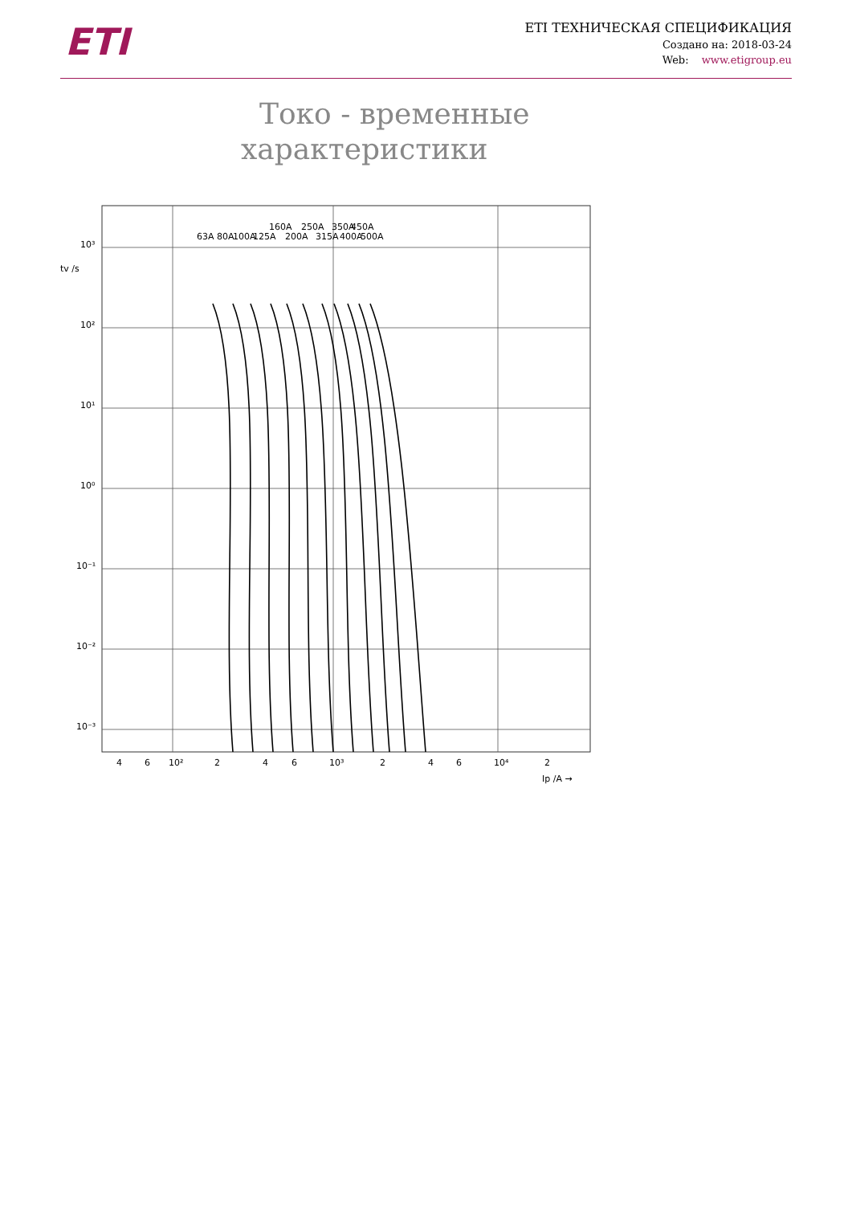ETI
ETI ТЕХНИЧЕСКАЯ СПЕЦИФИКАЦИЯ
Создано на: 2018-03-24
Web: www.etigroup.eu
Токо - временные
характеристики
63A
80A
100A
125A
160A
200A
250A
315A
350A
400A
450A
500A
10³
10²
10¹
10⁰
10⁻¹
10⁻²
10⁻³
tv /s
4
6
10²
2
4
6
10³
2
4
6
10⁴
2
Ip /A →